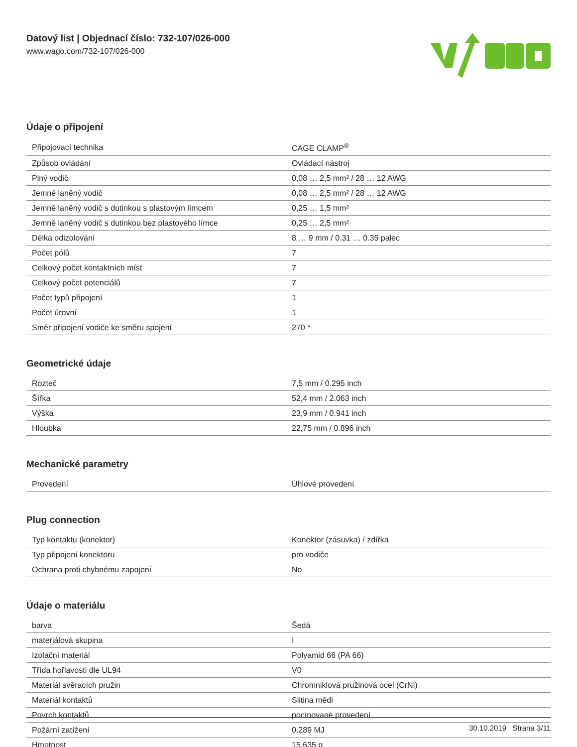Datový list | Objednací číslo: 732-107/026-000
www.wago.com/732-107/026-000
Údaje o připojení
| Připojovací technika | CAGE CLAMP<sup>®</sup> |
| Způsob ovládání | Ovládací nástroj |
| Plný vodič | 0,08 … 2,5 mm² / 28 … 12 AWG |
| Jemně laněný vodič | 0,08 … 2,5 mm² / 28 … 12 AWG |
| Jemně laněný vodič s dutinkou s plastovým límcem | 0,25 … 1,5 mm² |
| Jemně laněný vodič s dutinkou bez plastového límce | 0,25 … 2,5 mm² |
| Délka odizolování | 8 … 9 mm / 0.31 … 0.35 palec |
| Počet pólů | 7 |
| Celkový počet kontaktních míst | 7 |
| Celkový počet potenciálů | 7 |
| Počet typů připojení | 1 |
| Počet úrovní | 1 |
| Směr připojení vodiče ke směru spojení | 270 ° |
Geometrické údaje
| Rozteč | 7,5 mm / 0.295 inch |
| Šířka | 52,4 mm / 2.063 inch |
| Výška | 23,9 mm / 0.941 inch |
| Hloubka | 22,75 mm / 0.896 inch |
Mechanické parametry
| Provedení | Úhlové provedení |
Plug connection
| Typ kontaktu (konektor) | Konektor (zásuvka) / zdířka |
| Typ připojení konektoru | pro vodiče |
| Ochrana proti chybnému zapojení | No |
Údaje o materiálu
| barva | Šedá |
| materiálová skupina | I |
| Izolační materiál | Polyamid 66 (PA 66) |
| Třída hořlavosti dle UL94 | V0 |
| Materiál svěracích pružin | Chromniklová pružinová ocel (CrNi) |
| Materiál kontaktů | Slitina mědi |
| Povrch kontaktů | pocínované provedení |
| Požární zatížení | 0.289 MJ |
| Hmotnost | 15.635 g |
30.10.2019 Strana 3/11